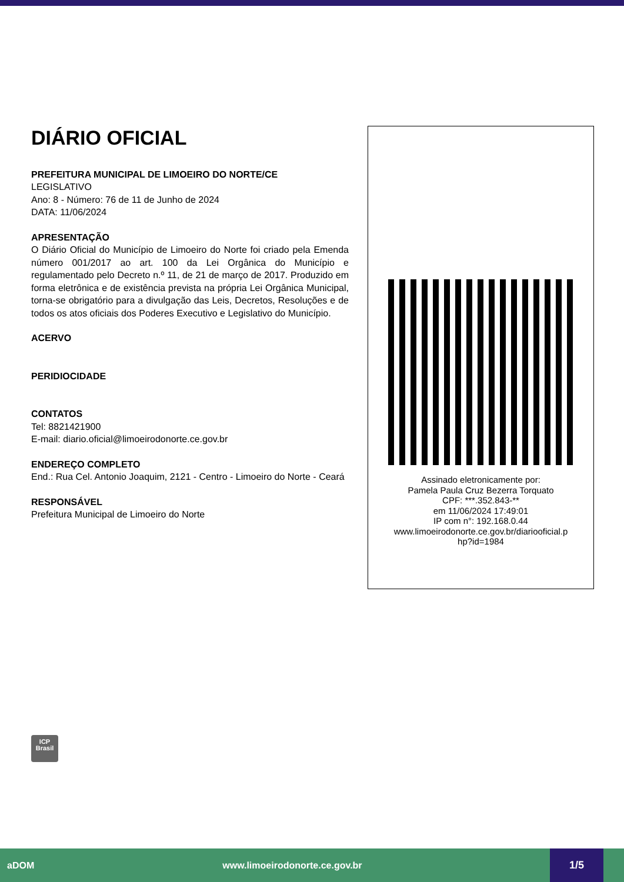DIÁRIO OFICIAL
PREFEITURA MUNICIPAL DE LIMOEIRO DO NORTE/CE
LEGISLATIVO
Ano: 8 - Número: 76 de 11 de Junho de 2024
DATA: 11/06/2024
APRESENTAÇÃO
O Diário Oficial do Município de Limoeiro do Norte foi criado pela Emenda número 001/2017 ao art. 100 da Lei Orgânica do Município e regulamentado pelo Decreto n.º 11, de 21 de março de 2017. Produzido em forma eletrônica e de existência prevista na própria Lei Orgânica Municipal, torna-se obrigatório para a divulgação das Leis, Decretos, Resoluções e de todos os atos oficiais dos Poderes Executivo e Legislativo do Município.
ACERVO
PERIDIOCIDADE
CONTATOS
Tel: 8821421900
E-mail: diario.oficial@limoeirodonorte.ce.gov.br
ENDEREÇO COMPLETO
End.: Rua Cel. Antonio Joaquim, 2121 - Centro - Limoeiro do Norte - Ceará
RESPONSÁVEL
Prefeitura Municipal de Limoeiro do Norte
Assinado eletronicamente por:
Pamela Paula Cruz Bezerra Torquato
CPF: ***.352.843-**
em 11/06/2024 17:49:01
IP com n°: 192.168.0.44
www.limoeirodonorte.ce.gov.br/diariooficial.p
hp?id=1984
ICP
Brasil
aDOM www.limoeirodonorte.ce.gov.br
1/5